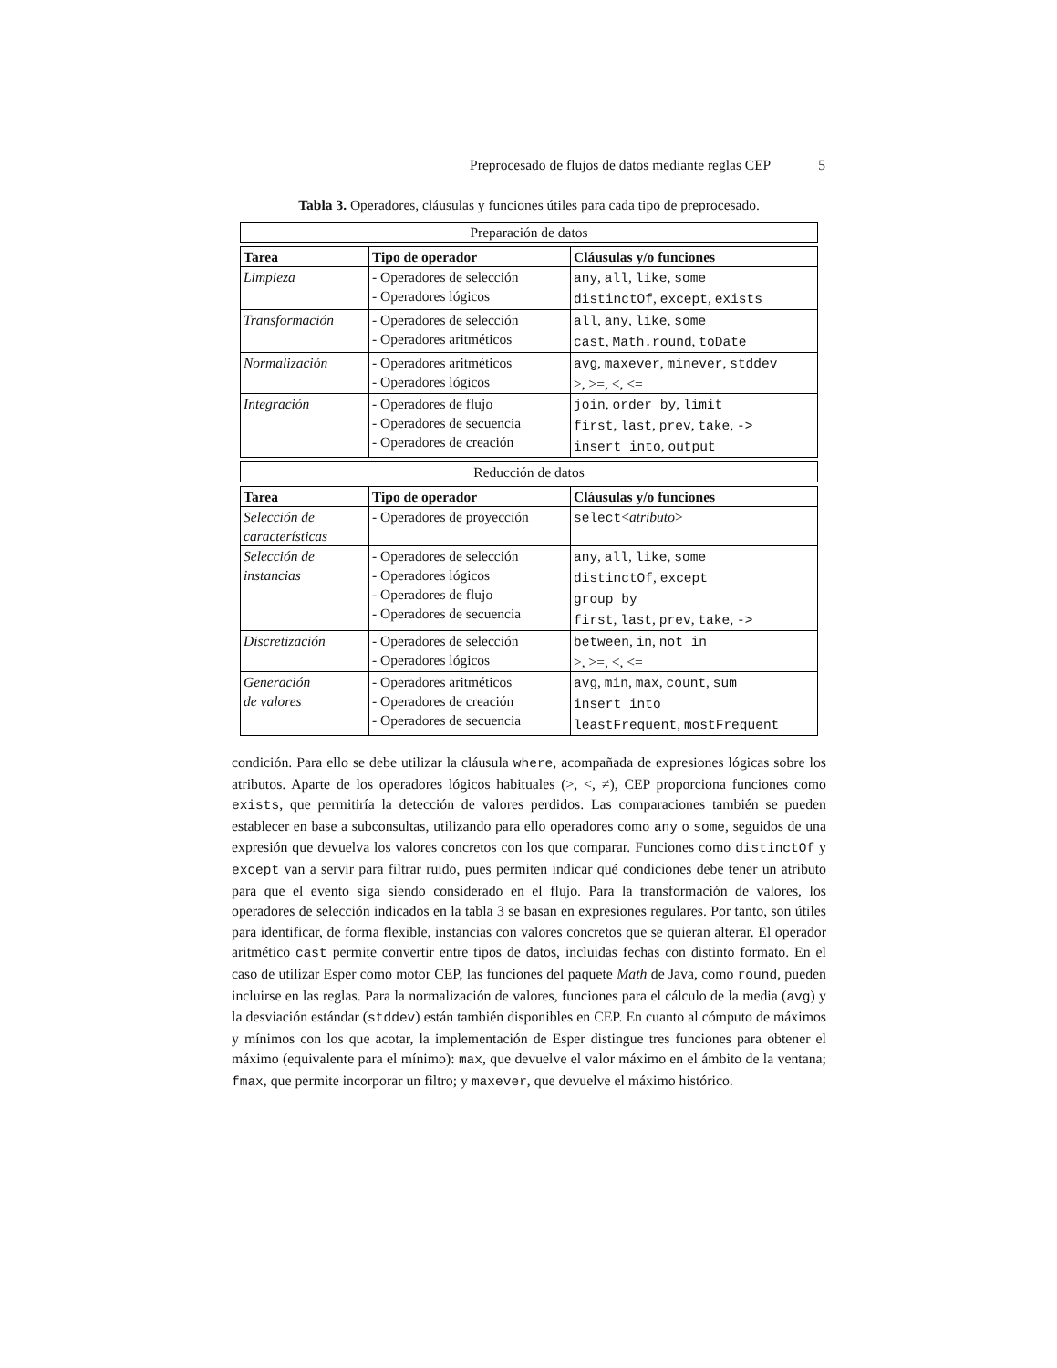Preprocesado de flujos de datos mediante reglas CEP 5
Tabla 3. Operadores, cláusulas y funciones útiles para cada tipo de preprocesado.
| Preparación de datos |
| Tarea | Tipo de operador | Cláusulas y/o funciones |
| --- | --- | --- |
| Limpieza | - Operadores de selección - Operadores lógicos | any , all , like , some distinctOf , except , exists |
| Transformación | - Operadores de selección - Operadores aritméticos | all , any , like , some cast , Math.round , toDate |
| Normalización | - Operadores aritméticos - Operadores lógicos | avg , maxever , minever , stddev >, >=, <, <= |
| Integración | - Operadores de flujo - Operadores de secuencia - Operadores de creación | join , order by , limit first , last , prev , take , -> insert into , output |
| Reducción de datos |
| Tarea | Tipo de operador | Cláusulas y/o funciones |
| --- | --- | --- |
| Selección de características | - Operadores de proyección | select < atributo > |
| Selección de instancias | - Operadores de selección - Operadores lógicos - Operadores de flujo - Operadores de secuencia | any , all , like , some distinctOf , except group by first , last , prev , take , -> |
| Discretización | - Operadores de selección - Operadores lógicos | between , in , not in >, >=, <, <= |
| Generación de valores | - Operadores aritméticos - Operadores de creación - Operadores de secuencia | avg , min , max , count , sum insert into leastFrequent , mostFrequent |
condición. Para ello se debe utilizar la cláusula where, acompañada de expresiones lógicas sobre los atributos. Aparte de los operadores lógicos habituales (>, <, ≠), CEP proporciona funciones como exists, que permitiría la detección de valores perdidos. Las comparaciones también se pueden establecer en base a subconsultas, utilizando para ello operadores como any o some, seguidos de una expresión que devuelva los valores concretos con los que comparar. Funciones como distinctOf y except van a servir para filtrar ruido, pues permiten indicar qué condiciones debe tener un atributo para que el evento siga siendo considerado en el flujo. Para la transformación de valores, los operadores de selección indicados en la tabla 3 se basan en expresiones regulares. Por tanto, son útiles para identificar, de forma flexible, instancias con valores concretos que se quieran alterar. El operador aritmético cast permite convertir entre tipos de datos, incluidas fechas con distinto formato. En el caso de utilizar Esper como motor CEP, las funciones del paquete Math de Java, como round, pueden incluirse en las reglas. Para la normalización de valores, funciones para el cálculo de la media (avg) y la desviación estándar (stddev) están también disponibles en CEP. En cuanto al cómputo de máximos y mínimos con los que acotar, la implementación de Esper distingue tres funciones para obtener el máximo (equivalente para el mínimo): max, que devuelve el valor máximo en el ámbito de la ventana; fmax, que permite incorporar un filtro; y maxever, que devuelve el máximo histórico.